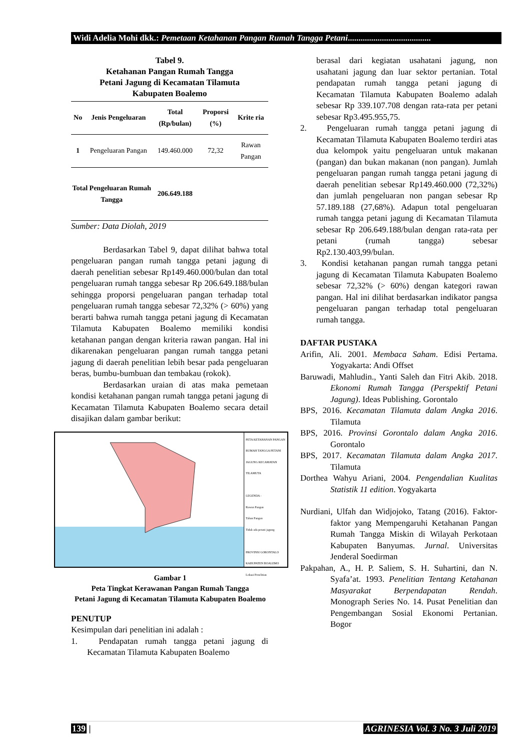Widi Adelia Mohi dkk.: Pemetaan Ketahanan Pangan Rumah Tangga Petani.......................................
Tabel 9.
Ketahanan Pangan Rumah Tangga
Petani Jagung di Kecamatan Tilamuta
Kabupaten Boalemo
| No | Jenis Pengeluaran | Total (Rp/bulan) | Proporsi (%) | Krite ria |
| --- | --- | --- | --- | --- |
| 1 | Pengeluaran Pangan | 149.460.000 | 72,32 | Rawan Pangan |
| Total Pengeluaran Rumah Tangga | | 206.649.188 | | |
Sumber: Data Diolah, 2019
Berdasarkan Tabel 9, dapat dilihat bahwa total pengeluaran pangan rumah tangga petani jagung di daerah penelitian sebesar Rp149.460.000/bulan dan total pengeluaran rumah tangga sebesar Rp 206.649.188/bulan sehingga proporsi pengeluaran pangan terhadap total pengeluaran rumah tangga sebesar 72,32% (> 60%) yang berarti bahwa rumah tangga petani jagung di Kecamatan Tilamuta Kabupaten Boalemo memiliki kondisi ketahanan pangan dengan kriteria rawan pangan. Hal ini dikarenakan pengeluaran pangan rumah tangga petani jagung di daerah penelitian lebih besar pada pengeluaran beras, bumbu-bumbuan dan tembakau (rokok).
Berdasarkan uraian di atas maka pemetaan kondisi ketahanan pangan rumah tangga petani jagung di Kecamatan Tilamuta Kabupaten Boalemo secara detail disajikan dalam gambar berikut:
PETA KETAHANAN PANGAN RUMAH TANGGA PETANI JAGUNG KECAMATAN TILAMUTA
LEGENDA :
Rawan Pangan
Tahan Pangan
Tidak ada petani jagung
PROVINSI GORONTALO
KABUPATEN BOALEMO
Lokasi Penelitian
Gambar 1
Peta Tingkat Kerawanan Pangan Rumah Tangga
Petani Jagung di Kecamatan Tilamuta Kabupaten Boalemo
PENUTUP
Kesimpulan dari penelitian ini adalah :
1. Pendapatan rumah tangga petani jagung di Kecamatan Tilamuta Kabupaten Boalemo
berasal dari kegiatan usahatani jagung, non usahatani jagung dan luar sektor pertanian. Total pendapatan rumah tangga petani jagung di Kecamatan Tilamuta Kabupaten Boalemo adalah sebesar Rp 339.107.708 dengan rata-rata per petani sebesar Rp3.495.955,75.
2. Pengeluaran rumah tangga petani jagung di Kecamatan Tilamuta Kabupaten Boalemo terdiri atas dua kelompok yaitu pengeluaran untuk makanan (pangan) dan bukan makanan (non pangan). Jumlah pengeluaran pangan rumah tangga petani jagung di daerah penelitian sebesar Rp149.460.000 (72,32%) dan jumlah pengeluaran non pangan sebesar Rp 57.189.188 (27,68%). Adapun total pengeluaran rumah tangga petani jagung di Kecamatan Tilamuta sebesar Rp 206.649.188/bulan dengan rata-rata per petani (rumah tangga) sebesar Rp2.130.403,99/bulan.
3. Kondisi ketahanan pangan rumah tangga petani jagung di Kecamatan Tilamuta Kabupaten Boalemo sebesar 72,32% (> 60%) dengan kategori rawan pangan. Hal ini dilihat berdasarkan indikator pangsa pengeluaran pangan terhadap total pengeluaran rumah tangga.
DAFTAR PUSTAKA
Arifin, Ali. 2001. Membaca Saham. Edisi Pertama. Yogyakarta: Andi Offset
Baruwadi, Mahludin., Yanti Saleh dan Fitri Akib. 2018. Ekonomi Rumah Tangga (Perspektif Petani Jagung). Ideas Publishing. Gorontalo
BPS, 2016. Kecamatan Tilamuta dalam Angka 2016. Tilamuta
BPS, 2016. Provinsi Gorontalo dalam Angka 2016. Gorontalo
BPS, 2017. Kecamatan Tilamuta dalam Angka 2017. Tilamuta
Dorthea Wahyu Ariani, 2004. Pengendalian Kualitas Statistik 11 edition. Yogyakarta
Nurdiani, Ulfah dan Widjojoko, Tatang (2016). Faktor-faktor yang Mempengaruhi Ketahanan Pangan Rumah Tangga Miskin di Wilayah Perkotaan Kabupaten Banyumas. Jurnal. Universitas Jenderal Soedirman
Pakpahan, A., H. P. Saliem, S. H. Suhartini, dan N. Syafa’at. 1993. Penelitian Tentang Ketahanan Masyarakat Berpendapatan Rendah. Monograph Series No. 14. Pusat Penelitian dan Pengembangan Sosial Ekonomi Pertanian. Bogor
139 | AGRINESIA Vol. 3 No. 3 Juli 2019